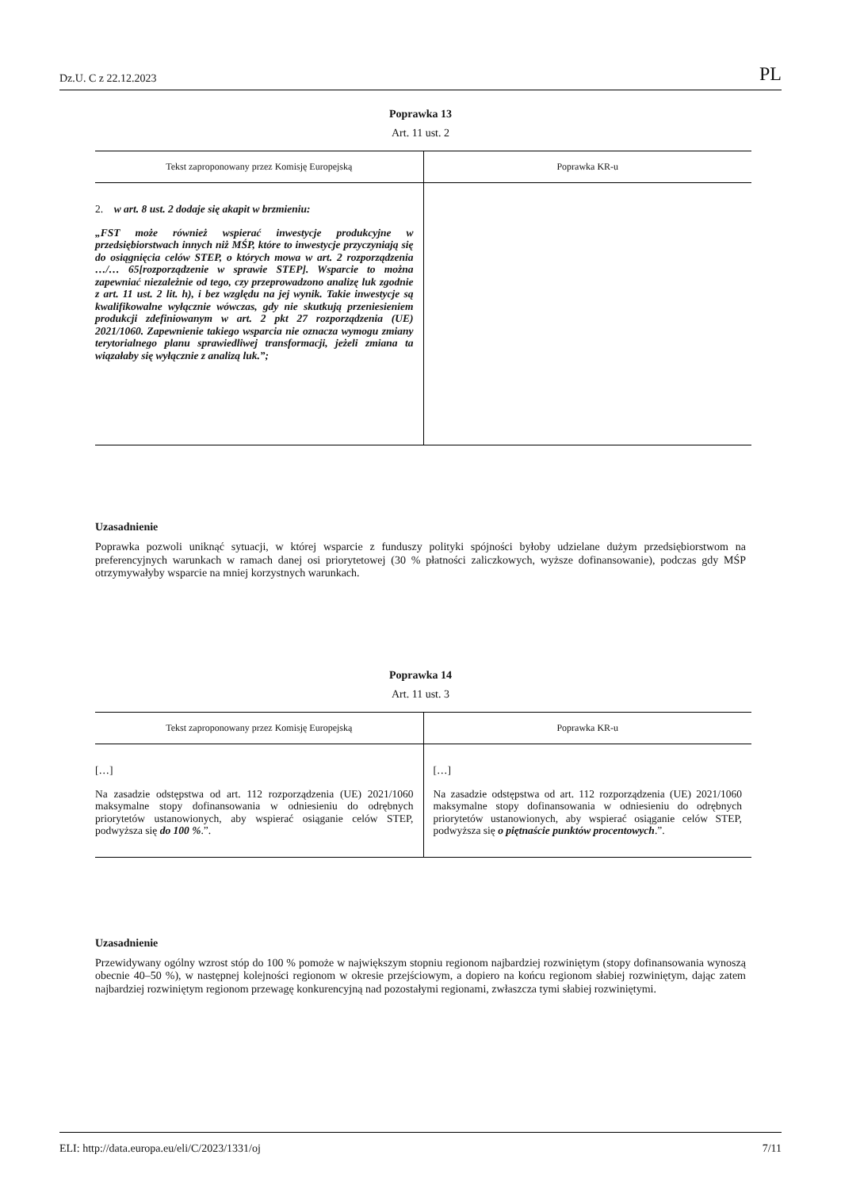Dz.U. C z 22.12.2023 PL
Poprawka 13
Art. 11 ust. 2
| Tekst zaproponowany przez Komisję Europejską | Poprawka KR-u |
| --- | --- |
| 2. w art. 8 ust. 2 dodaje się akapit w brzmieniu: „FST może również wspierać inwestycje produkcyjne w przedsiębiorstwach innych niż MŚP, które to inwestycje przyczyniają się do osiągnięcia celów STEP, o których mowa w art. 2 rozporządzenia …/… 65[rozporządzenie w sprawie STEP]. Wsparcie to można zapewniać niezależnie od tego, czy przeprowadzono analizę luk zgodnie z art. 11 ust. 2 lit. h), i bez względu na jej wynik. Takie inwestycje są kwalifikowalne wyłącznie wówczas, gdy nie skutkują przeniesieniem produkcji zdefiniowanym w art. 2 pkt 27 rozporządzenia (UE) 2021/1060. Zapewnienie takiego wsparcia nie oznacza wymogu zmiany terytorialnego planu sprawiedliwej transformacji, jeżeli zmiana ta wiązałaby się wyłącznie z analizą luk.”; | |
Uzasadnienie
Poprawka pozwoli uniknąć sytuacji, w której wsparcie z funduszy polityki spójności byłoby udzielane dużym przedsiębiorstwom na preferencyjnych warunkach w ramach danej osi priorytetowej (30 % płatności zaliczkowych, wyższe dofinansowanie), podczas gdy MŚP otrzymywałyby wsparcie na mniej korzystnych warunkach.
Poprawka 14
Art. 11 ust. 3
| Tekst zaproponowany przez Komisję Europejską | Poprawka KR-u |
| --- | --- |
| […] Na zasadzie odstępstwa od art. 112 rozporządzenia (UE) 2021/1060 maksymalne stopy dofinansowania w odniesieniu do odrębnych priorytetów ustanowionych, aby wspierać osiąganie celów STEP, podwyższa się do 100 % .”. | […] Na zasadzie odstępstwa od art. 112 rozporządzenia (UE) 2021/1060 maksymalne stopy dofinansowania w odniesieniu do odrębnych priorytetów ustanowionych, aby wspierać osiąganie celów STEP, podwyższa się o piętnaście punktów procentowych .”. |
Uzasadnienie
Przewidywany ogólny wzrost stóp do 100 % pomoże w największym stopniu regionom najbardziej rozwiniętym (stopy dofinansowania wynoszą obecnie 40–50 %), w następnej kolejności regionom w okresie przejściowym, a dopiero na końcu regionom słabiej rozwiniętym, dając zatem najbardziej rozwiniętym regionom przewagę konkurencyjną nad pozostałymi regionami, zwłaszcza tymi słabiej rozwiniętymi.
ELI: http://data.europa.eu/eli/C/2023/1331/oj 7/11